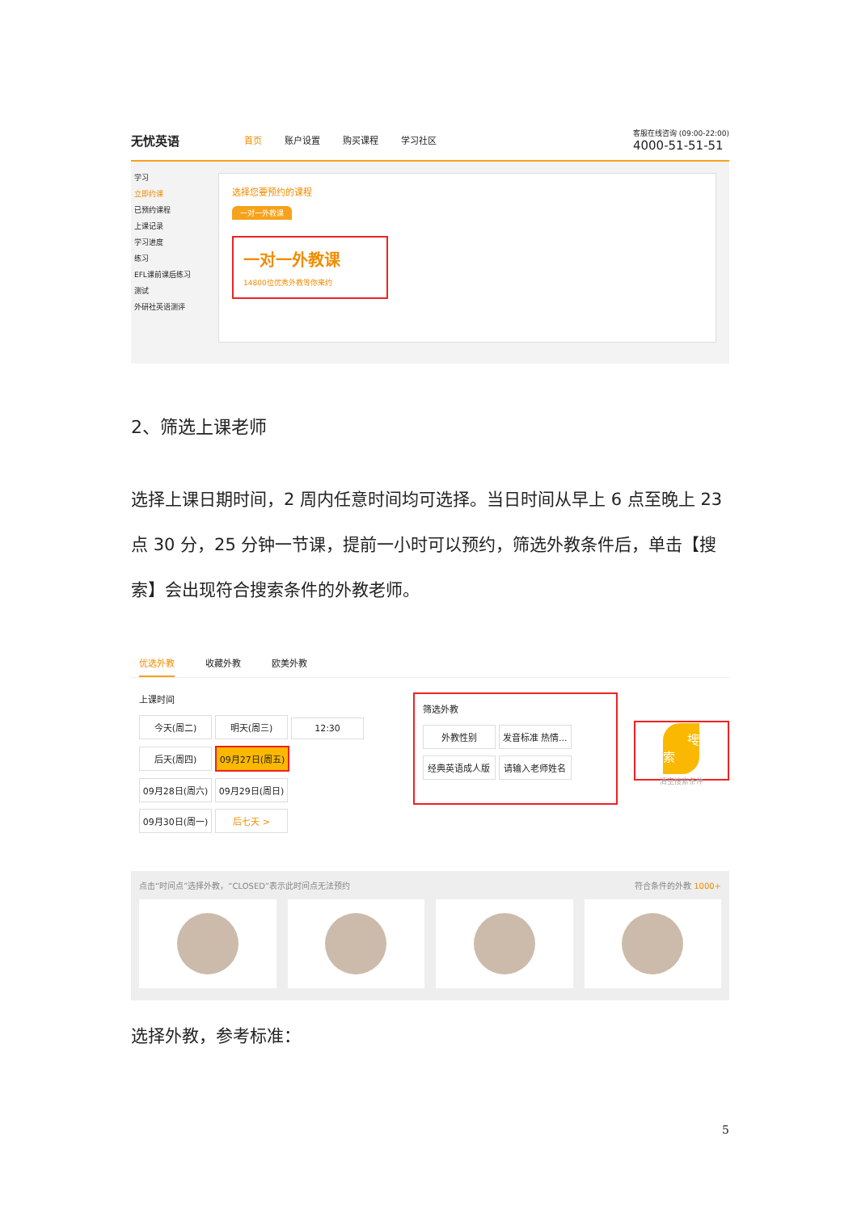无忧英语
首页 账户设置 购买课程 学习社区
客服在线咨询 (09:00-22:00)
4000-51-51-51
学习
立即约课
已预约课程
上课记录
学习进度
练习
EFL课前课后练习
测试
外研社英语测评
选择您要预约的课程
一对一外教课
一对一外教课
14800位优秀外教等你来约
2、筛选上课老师
选择上课日期时间，2 周内任意时间均可选择。当日时间从早上 6 点至晚上 23 点 30 分，25 分钟一节课，提前一小时可以预约，筛选外教条件后，单击【搜索】会出现符合搜索条件的外教老师。
优选外教 收藏外教 欧美外教
上课时间
今天(周二) 明天(周三) 12:30
后天(周四) 09月27日(周五)
09月28日(周六) 09月29日(周日)
09月30日(周一) 后七天 >
筛选外教
外教性别 发音标准 热情...
经典英语成人版 请输入老师姓名
搜 索
清空搜索条件
点击“时间点”选择外教，“CLOSED”表示此时间点无法预约 符合条件的外教 1000+
选择外教，参考标准：
5